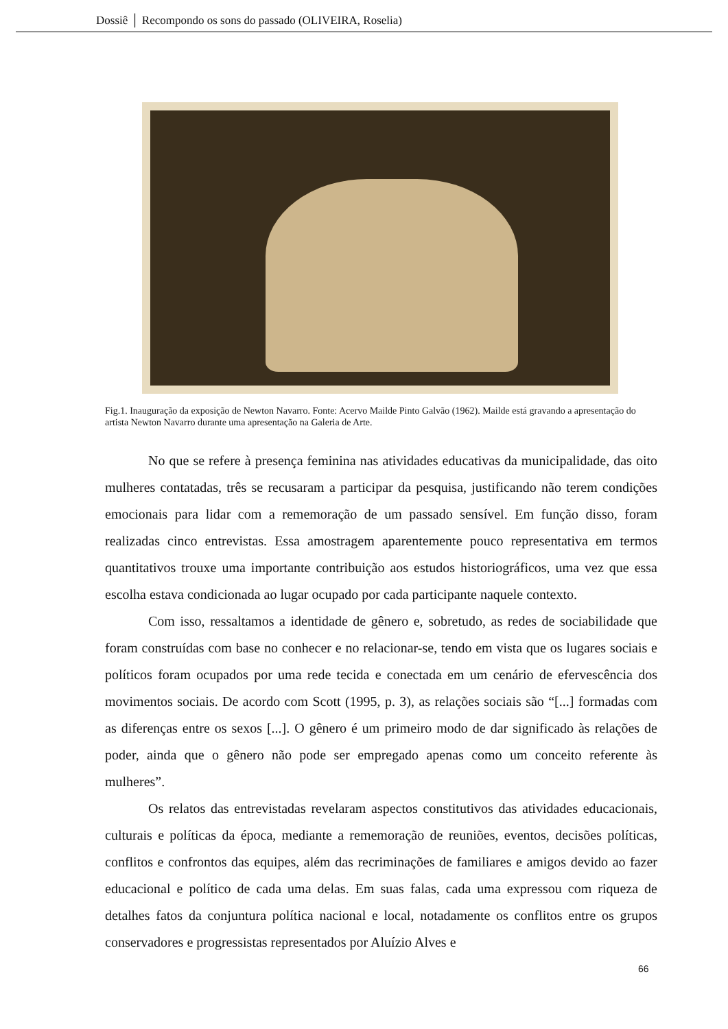Dossiê │ Recompondo os sons do passado (OLIVEIRA, Roselia)
Fig.1. Inauguração da exposição de Newton Navarro. Fonte: Acervo Mailde Pinto Galvão (1962). Mailde está gravando a apresentação do artista Newton Navarro durante uma apresentação na Galeria de Arte.
No que se refere à presença feminina nas atividades educativas da municipalidade, das oito mulheres contatadas, três se recusaram a participar da pesquisa, justificando não terem condições emocionais para lidar com a rememoração de um passado sensível. Em função disso, foram realizadas cinco entrevistas. Essa amostragem aparentemente pouco representativa em termos quantitativos trouxe uma importante contribuição aos estudos historiográficos, uma vez que essa escolha estava condicionada ao lugar ocupado por cada participante naquele contexto.
Com isso, ressaltamos a identidade de gênero e, sobretudo, as redes de sociabilidade que foram construídas com base no conhecer e no relacionar-se, tendo em vista que os lugares sociais e políticos foram ocupados por uma rede tecida e conectada em um cenário de efervescência dos movimentos sociais. De acordo com Scott (1995, p. 3), as relações sociais são “[...] formadas com as diferenças entre os sexos [...]. O gênero é um primeiro modo de dar significado às relações de poder, ainda que o gênero não pode ser empregado apenas como um conceito referente às mulheres”.
Os relatos das entrevistadas revelaram aspectos constitutivos das atividades educacionais, culturais e políticas da época, mediante a rememoração de reuniões, eventos, decisões políticas, conflitos e confrontos das equipes, além das recriminações de familiares e amigos devido ao fazer educacional e político de cada uma delas. Em suas falas, cada uma expressou com riqueza de detalhes fatos da conjuntura política nacional e local, notadamente os conflitos entre os grupos conservadores e progressistas representados por Aluízio Alves e
66